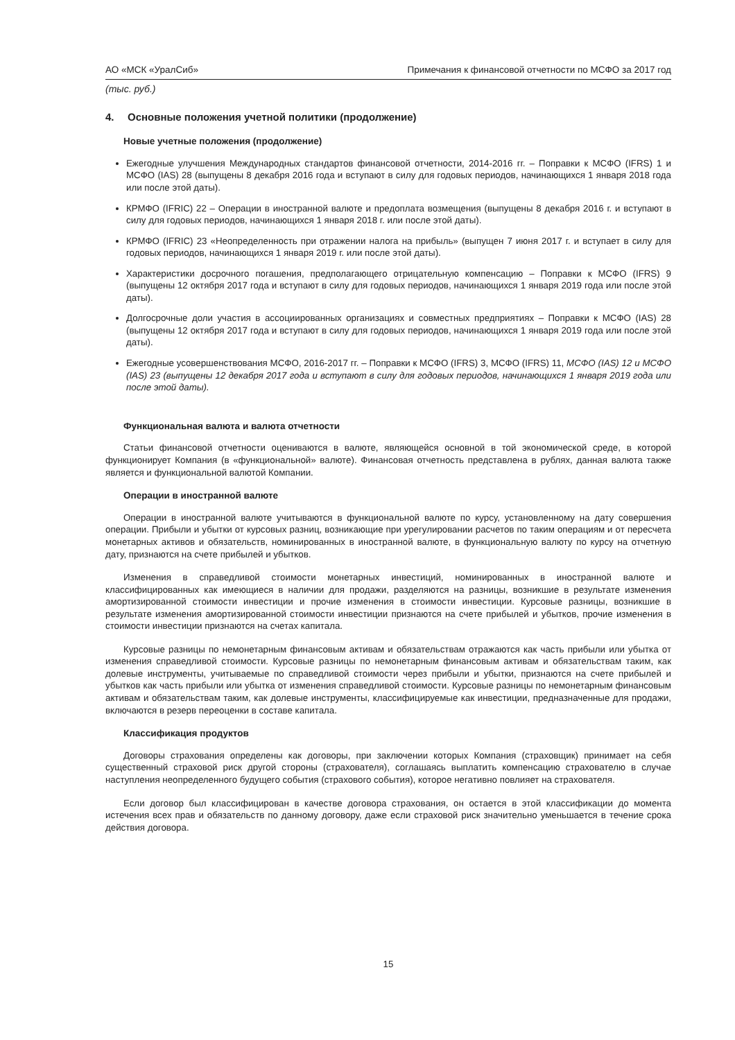АО «МСК «УралСиб» Примечания к финансовой отчетности по МСФО за 2017 год
(тыс. руб.)
4. Основные положения учетной политики (продолжение)
Новые учетные положения (продолжение)
Ежегодные улучшения Международных стандартов финансовой отчетности, 2014-2016 гг. – Поправки к МСФО (IFRS) 1 и МСФО (IAS) 28 (выпущены 8 декабря 2016 года и вступают в силу для годовых периодов, начинающихся 1 января 2018 года или после этой даты).
КРМФО (IFRIC) 22 – Операции в иностранной валюте и предоплата возмещения (выпущены 8 декабря 2016 г. и вступают в силу для годовых периодов, начинающихся 1 января 2018 г. или после этой даты).
КРМФО (IFRIC) 23 «Неопределенность при отражении налога на прибыль» (выпущен 7 июня 2017 г. и вступает в силу для годовых периодов, начинающихся 1 января 2019 г. или после этой даты).
Характеристики досрочного погашения, предполагающего отрицательную компенсацию – Поправки к МСФО (IFRS) 9 (выпущены 12 октября 2017 года и вступают в силу для годовых периодов, начинающихся 1 января 2019 года или после этой даты).
Долгосрочные доли участия в ассоциированных организациях и совместных предприятиях – Поправки к МСФО (IAS) 28 (выпущены 12 октября 2017 года и вступают в силу для годовых периодов, начинающихся 1 января 2019 года или после этой даты).
Ежегодные усовершенствования МСФО, 2016-2017 гг. – Поправки к МСФО (IFRS) 3, МСФО (IFRS) 11, МСФО (IAS) 12 и МСФО (IAS) 23 (выпущены 12 декабря 2017 года и вступают в силу для годовых периодов, начинающихся 1 января 2019 года или после этой даты).
Функциональная валюта и валюта отчетности
Статьи финансовой отчетности оцениваются в валюте, являющейся основной в той экономической среде, в которой функционирует Компания (в «функциональной» валюте). Финансовая отчетность представлена в рублях, данная валюта также является и функциональной валютой Компании.
Операции в иностранной валюте
Операции в иностранной валюте учитываются в функциональной валюте по курсу, установленному на дату совершения операции. Прибыли и убытки от курсовых разниц, возникающие при урегулировании расчетов по таким операциям и от пересчета монетарных активов и обязательств, номинированных в иностранной валюте, в функциональную валюту по курсу на отчетную дату, признаются на счете прибылей и убытков.
Изменения в справедливой стоимости монетарных инвестиций, номинированных в иностранной валюте и классифицированных как имеющиеся в наличии для продажи, разделяются на разницы, возникшие в результате изменения амортизированной стоимости инвестиции и прочие изменения в стоимости инвестиции. Курсовые разницы, возникшие в результате изменения амортизированной стоимости инвестиции признаются на счете прибылей и убытков, прочие изменения в стоимости инвестиции признаются на счетах капитала.
Курсовые разницы по немонетарным финансовым активам и обязательствам отражаются как часть прибыли или убытка от изменения справедливой стоимости. Курсовые разницы по немонетарным финансовым активам и обязательствам таким, как долевые инструменты, учитываемые по справедливой стоимости через прибыли и убытки, признаются на счете прибылей и убытков как часть прибыли или убытка от изменения справедливой стоимости. Курсовые разницы по немонетарным финансовым активам и обязательствам таким, как долевые инструменты, классифицируемые как инвестиции, предназначенные для продажи, включаются в резерв переоценки в составе капитала.
Классификация продуктов
Договоры страхования определены как договоры, при заключении которых Компания (страховщик) принимает на себя существенный страховой риск другой стороны (страхователя), соглашаясь выплатить компенсацию страхователю в случае наступления неопределенного будущего события (страхового события), которое негативно повлияет на страхователя.
Если договор был классифицирован в качестве договора страхования, он остается в этой классификации до момента истечения всех прав и обязательств по данному договору, даже если страховой риск значительно уменьшается в течение срока действия договора.
15